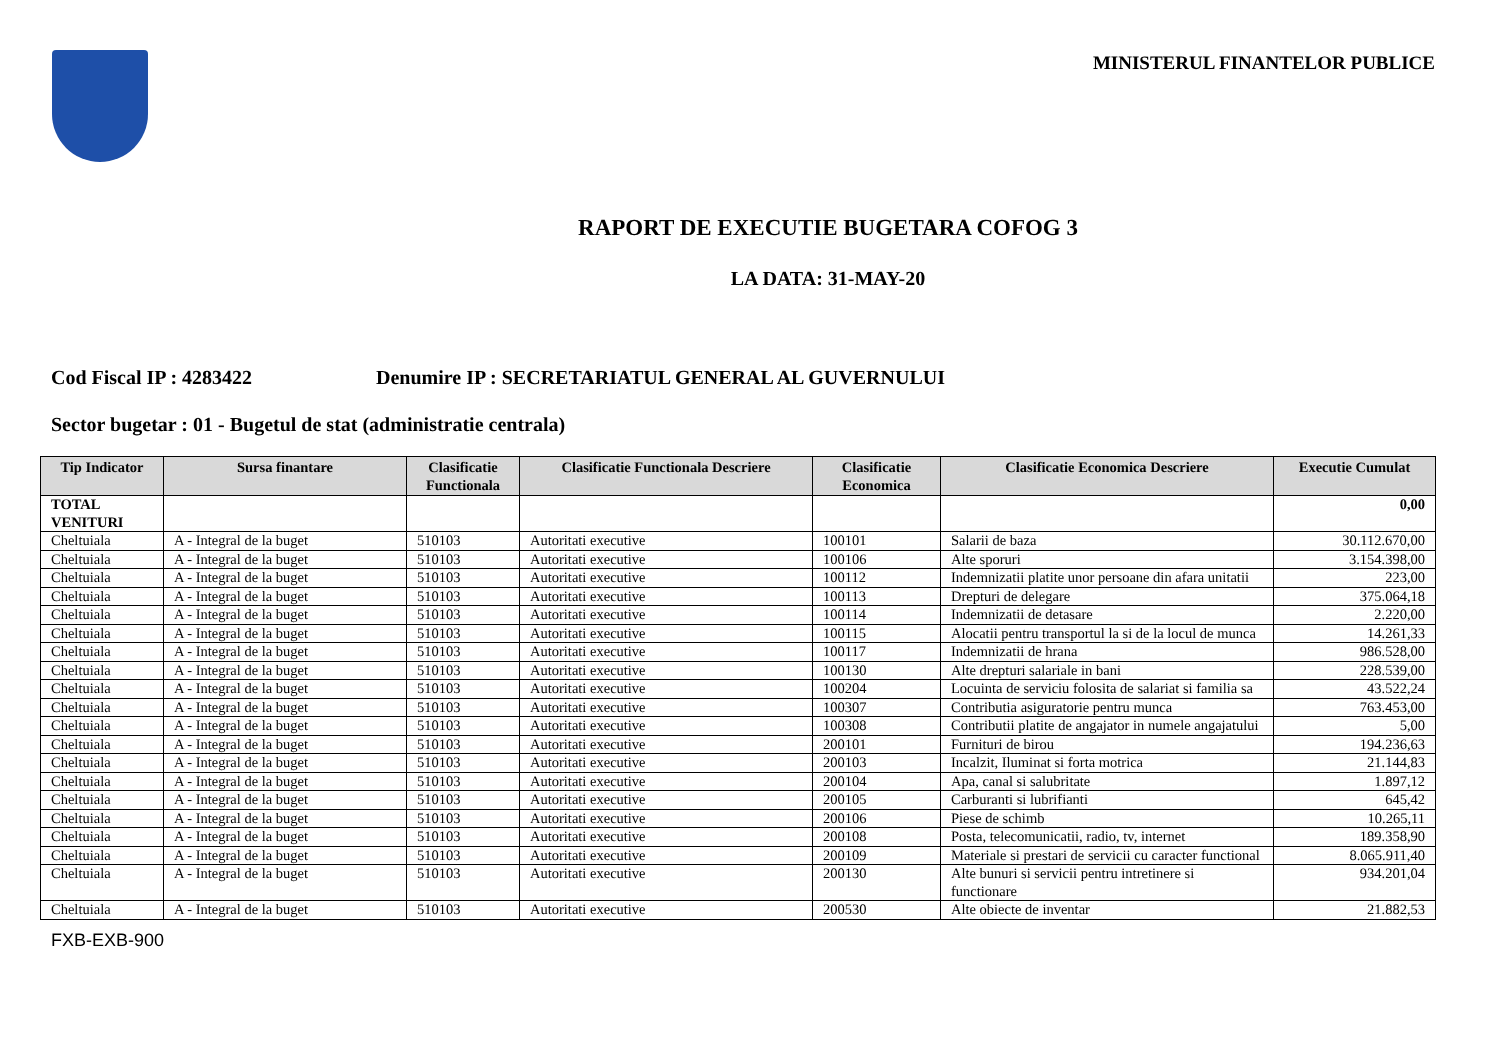MINISTERUL FINANTELOR PUBLICE
RAPORT DE EXECUTIE BUGETARA COFOG 3
LA DATA: 31-MAY-20
Cod Fiscal IP : 4283422 Denumire IP : SECRETARIATUL GENERAL AL GUVERNULUI
Sector bugetar : 01 - Bugetul de stat (administratie centrala)
| Tip Indicator | Sursa finantare | Clasificatie Functionala | Clasificatie Functionala Descriere | Clasificatie Economica | Clasificatie Economica Descriere | Executie Cumulat |
| --- | --- | --- | --- | --- | --- | --- |
| TOTAL VENITURI | | | | | | 0,00 |
| Cheltuiala | A - Integral de la buget | 510103 | Autoritati executive | 100101 | Salarii de baza | 30.112.670,00 |
| Cheltuiala | A - Integral de la buget | 510103 | Autoritati executive | 100106 | Alte sporuri | 3.154.398,00 |
| Cheltuiala | A - Integral de la buget | 510103 | Autoritati executive | 100112 | Indemnizatii platite unor persoane din afara unitatii | 223,00 |
| Cheltuiala | A - Integral de la buget | 510103 | Autoritati executive | 100113 | Drepturi de delegare | 375.064,18 |
| Cheltuiala | A - Integral de la buget | 510103 | Autoritati executive | 100114 | Indemnizatii de detasare | 2.220,00 |
| Cheltuiala | A - Integral de la buget | 510103 | Autoritati executive | 100115 | Alocatii pentru transportul la si de la locul de munca | 14.261,33 |
| Cheltuiala | A - Integral de la buget | 510103 | Autoritati executive | 100117 | Indemnizatii de hrana | 986.528,00 |
| Cheltuiala | A - Integral de la buget | 510103 | Autoritati executive | 100130 | Alte drepturi salariale in bani | 228.539,00 |
| Cheltuiala | A - Integral de la buget | 510103 | Autoritati executive | 100204 | Locuinta de serviciu folosita de salariat si familia sa | 43.522,24 |
| Cheltuiala | A - Integral de la buget | 510103 | Autoritati executive | 100307 | Contributia asiguratorie pentru munca | 763.453,00 |
| Cheltuiala | A - Integral de la buget | 510103 | Autoritati executive | 100308 | Contributii platite de angajator in numele angajatului | 5,00 |
| Cheltuiala | A - Integral de la buget | 510103 | Autoritati executive | 200101 | Furnituri de birou | 194.236,63 |
| Cheltuiala | A - Integral de la buget | 510103 | Autoritati executive | 200103 | Incalzit, Iluminat si forta motrica | 21.144,83 |
| Cheltuiala | A - Integral de la buget | 510103 | Autoritati executive | 200104 | Apa, canal si salubritate | 1.897,12 |
| Cheltuiala | A - Integral de la buget | 510103 | Autoritati executive | 200105 | Carburanti si lubrifianti | 645,42 |
| Cheltuiala | A - Integral de la buget | 510103 | Autoritati executive | 200106 | Piese de schimb | 10.265,11 |
| Cheltuiala | A - Integral de la buget | 510103 | Autoritati executive | 200108 | Posta, telecomunicatii, radio, tv, internet | 189.358,90 |
| Cheltuiala | A - Integral de la buget | 510103 | Autoritati executive | 200109 | Materiale si prestari de servicii cu caracter functional | 8.065.911,40 |
| Cheltuiala | A - Integral de la buget | 510103 | Autoritati executive | 200130 | Alte bunuri si servicii pentru intretinere si functionare | 934.201,04 |
| Cheltuiala | A - Integral de la buget | 510103 | Autoritati executive | 200530 | Alte obiecte de inventar | 21.882,53 |
FXB-EXB-900